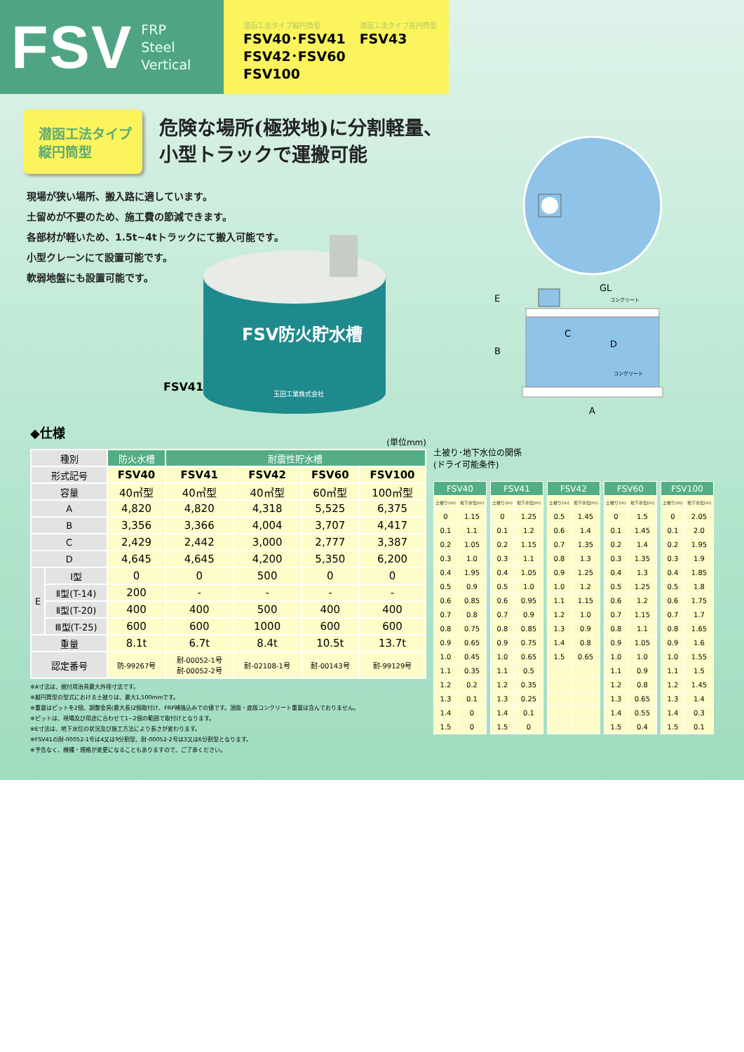FSV
FRP
Steel
Vertical
潜函工法タイプ縦円筒型
FSV40･FSV41
FSV42･FSV60
FSV100
潜函工法タイプ長円筒型
FSV43
潜函工法タイプ
縦円筒型
危険な場所(極狭地)に分割軽量、
小型トラックで運搬可能
現場が狭い場所、搬入路に適しています。
土留めが不要のため、施工費の節減できます。
各部材が軽いため、1.5t~4tトラックにて搬入可能です。
小型クレーンにて設置可能です。
軟弱地盤にも設置可能です。
FSV41
FSV防火貯水槽
玉田工業株式会社
GL
コンクリート
C
D
コンクリート
E
B
A
◆仕様
(単位mm)
| 種別 | | 防火水槽 | 耐震性貯水槽 | | | |
| --- | --- | --- | --- | --- | --- | --- |
| 形式記号 | | FSV40 | FSV41 | FSV42 | FSV60 | FSV100 |
| 容量 | | 40㎥型 | 40㎥型 | 40㎥型 | 60㎥型 | 100㎥型 |
| A | | 4,820 | 4,820 | 4,318 | 5,525 | 6,375 |
| B | | 3,356 | 3,366 | 4,004 | 3,707 | 4,417 |
| C | | 2,429 | 2,442 | 3,000 | 2,777 | 3,387 |
| D | | 4,645 | 4,645 | 4,200 | 5,350 | 6,200 |
| E | Ⅰ型 | 0 | 0 | 500 | 0 | 0 |
| | Ⅱ型(T-14) | 200 | - | - | - | - |
| | Ⅱ型(T-20) | 400 | 400 | 500 | 400 | 400 |
| | Ⅲ型(T-25) | 600 | 600 | 1000 | 600 | 600 |
| 重量 | | 8.1t | 6.7t | 8.4t | 10.5t | 13.7t |
| 認定番号 | | 防-99267号 | 耐-00052-1号 耐-00052-2号 | 耐-02108-1号 | 耐-00143号 | 耐-99129号 |
※A寸法は、据付用治具最大外径寸法です。
※縦円筒型の型式における土被りは、最大1,500mmです。
※重量はピットを2個、調整金具(最大長)2個取付け、FRP補強込みでの値です。頂版・底版コンクリート重量は含んでおりません。
※ピットは、現場及び用途に合わせて1~2個の範囲で取付けとなります。
※E寸法は、地下水位の状況及び施工方法により長さが変わります。
※FSV41の耐-00052-1号は4又は9分割型、耐-00052-2号は3又は6分割型となります。
※予告なく、機種・規格が変更になることもありますので、ご了承ください。
土被り･地下水位の関係
(ドライ可能条件)
| FSV40 | | | FSV41 | | | FSV42 | | | FSV60 | | | FSV100 | |
| 土被り(m) | 地下水位(m) | | 土被り(m) | 地下水位(m) | | 土被り(m) | 地下水位(m) | | 土被り(m) | 地下水位(m) | | 土被り(m) | 地下水位(m) |
| 0 | 1.15 | | 0 | 1.25 | | 0.5 | 1.45 | | 0 | 1.5 | | 0 | 2.05 |
| 0.1 | 1.1 | | 0.1 | 1.2 | | 0.6 | 1.4 | | 0.1 | 1.45 | | 0.1 | 2.0 |
| 0.2 | 1.05 | | 0.2 | 1.15 | | 0.7 | 1.35 | | 0.2 | 1.4 | | 0.2 | 1.95 |
| 0.3 | 1.0 | | 0.3 | 1.1 | | 0.8 | 1.3 | | 0.3 | 1.35 | | 0.3 | 1.9 |
| 0.4 | 1.95 | | 0.4 | 1.05 | | 0.9 | 1.25 | | 0.4 | 1.3 | | 0.4 | 1.85 |
| 0.5 | 0.9 | | 0.5 | 1.0 | | 1.0 | 1.2 | | 0.5 | 1.25 | | 0.5 | 1.8 |
| 0.6 | 0.85 | | 0.6 | 0.95 | | 1.1 | 1.15 | | 0.6 | 1.2 | | 0.6 | 1.75 |
| 0.7 | 0.8 | | 0.7 | 0.9 | | 1.2 | 1.0 | | 0.7 | 1.15 | | 0.7 | 1.7 |
| 0.8 | 0.75 | | 0.8 | 0.85 | | 1.3 | 0.9 | | 0.8 | 1.1 | | 0.8 | 1.65 |
| 0.9 | 0.65 | | 0.9 | 0.75 | | 1.4 | 0.8 | | 0.9 | 1.05 | | 0.9 | 1.6 |
| 1.0 | 0.45 | | 1.0 | 0.65 | | 1.5 | 0.65 | | 1.0 | 1.0 | | 1.0 | 1.55 |
| 1.1 | 0.35 | | 1.1 | 0.5 | | | | | 1.1 | 0.9 | | 1.1 | 1.5 |
| 1.2 | 0.2 | | 1.2 | 0.35 | | | | | 1.2 | 0.8 | | 1.2 | 1.45 |
| 1.3 | 0.1 | | 1.3 | 0.25 | | | | | 1.3 | 0.65 | | 1.3 | 1.4 |
| 1.4 | 0 | | 1.4 | 0.1 | | | | | 1.4 | 0.55 | | 1.4 | 0.3 |
| 1.5 | 0 | | 1.5 | 0 | | | | | 1.5 | 0.4 | | 1.5 | 0.1 |